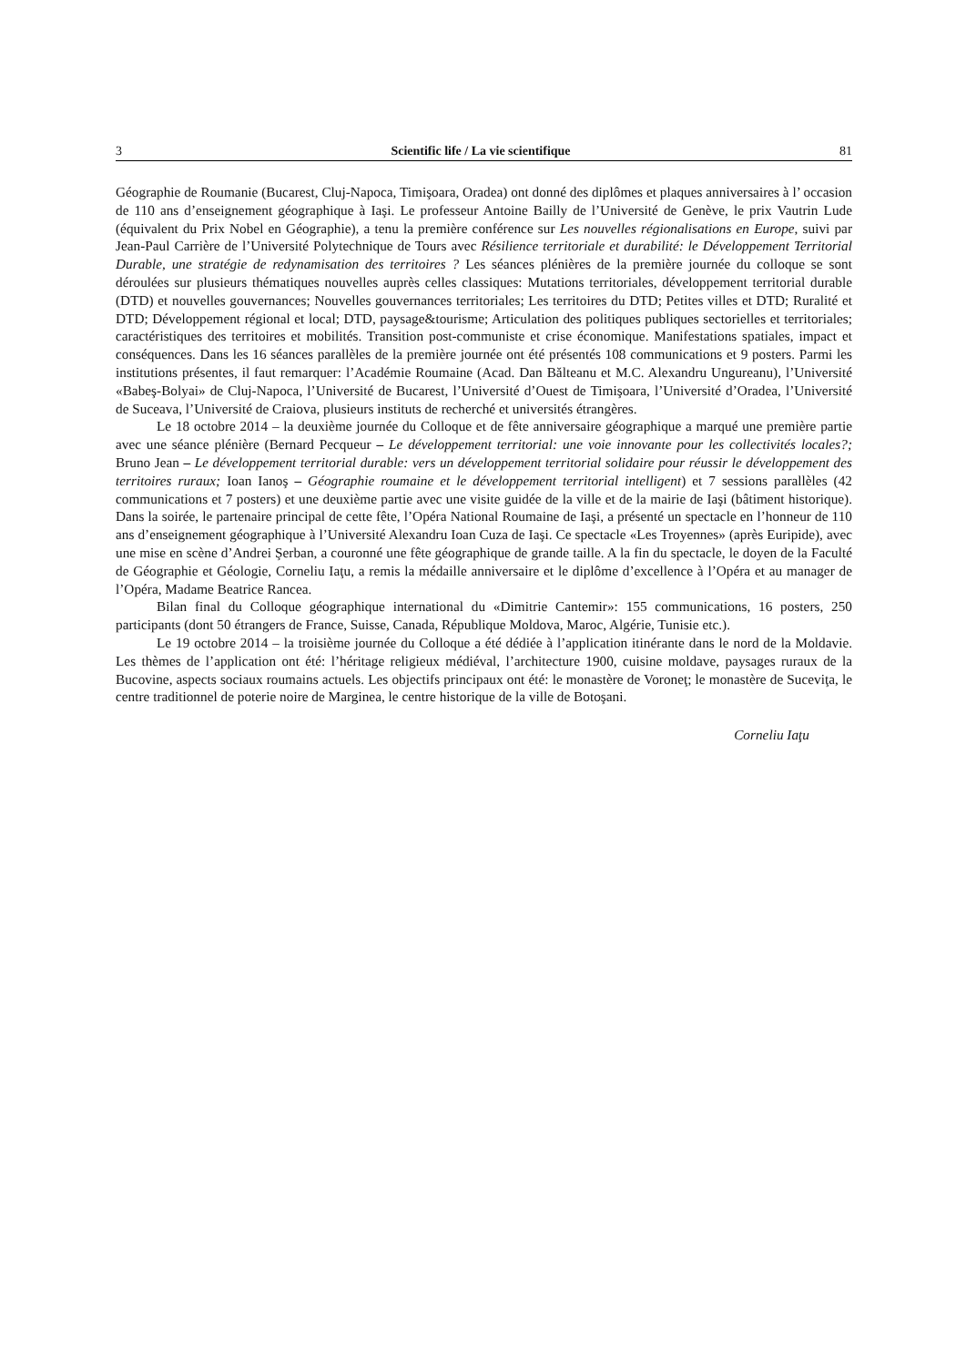3 Scientific life / La vie scientifique 81
Géographie de Roumanie (Bucarest, Cluj-Napoca, Timişoara, Oradea) ont donné des diplômes et plaques anniversaires à l’ occasion de 110 ans d’enseignement géographique à Iaşi. Le professeur Antoine Bailly de l’Université de Genève, le prix Vautrin Lude (équivalent du Prix Nobel en Géographie), a tenu la première conférence sur Les nouvelles régionalisations en Europe, suivi par Jean-Paul Carrière de l’Université Polytechnique de Tours avec Résilience territoriale et durabilité: le Développement Territorial Durable, une stratégie de redynamisation des territoires ? Les séances plénières de la première journée du colloque se sont déroulées sur plusieurs thématiques nouvelles auprès celles classiques: Mutations territoriales, développement territorial durable (DTD) et nouvelles gouvernances; Nouvelles gouvernances territoriales; Les territoires du DTD; Petites villes et DTD; Ruralité et DTD; Développement régional et local; DTD, paysage&tourisme; Articulation des politiques publiques sectorielles et territoriales; caractéristiques des territoires et mobilités. Transition post-communiste et crise économique. Manifestations spatiales, impact et conséquences. Dans les 16 séances parallèles de la première journée ont été présentés 108 communications et 9 posters. Parmi les institutions présentes, il faut remarquer: l’Académie Roumaine (Acad. Dan Bălteanu et M.C. Alexandru Ungureanu), l’Université «Babeş-Bolyai» de Cluj-Napoca, l’Université de Bucarest, l’Université d’Ouest de Timişoara, l’Université d’Oradea, l’Université de Suceava, l’Université de Craiova, plusieurs instituts de recherché et universités étrangères.
Le 18 octobre 2014 – la deuxième journée du Colloque et de fête anniversaire géographique a marqué une première partie avec une séance plénière (Bernard Pecqueur – Le développement territorial: une voie innovante pour les collectivités locales?; Bruno Jean – Le développement territorial durable: vers un développement territorial solidaire pour réussir le développement des territoires ruraux; Ioan Ianoş – Géographie roumaine et le développement territorial intelligent) et 7 sessions parallèles (42 communications et 7 posters) et une deuxième partie avec une visite guidée de la ville et de la mairie de Iaşi (bâtiment historique). Dans la soirée, le partenaire principal de cette fête, l’Opéra National Roumaine de Iaşi, a présenté un spectacle en l’honneur de 110 ans d’enseignement géographique à l’Université Alexandru Ioan Cuza de Iaşi. Ce spectacle «Les Troyennes» (après Euripide), avec une mise en scène d’Andrei Şerban, a couronné une fête géographique de grande taille. A la fin du spectacle, le doyen de la Faculté de Géographie et Géologie, Corneliu Iaţu, a remis la médaille anniversaire et le diplôme d’excellence à l’Opéra et au manager de l’Opéra, Madame Beatrice Rancea.
Bilan final du Colloque géographique international du «Dimitrie Cantemir»: 155 communications, 16 posters, 250 participants (dont 50 étrangers de France, Suisse, Canada, République Moldova, Maroc, Algérie, Tunisie etc.).
Le 19 octobre 2014 – la troisième journée du Colloque a été dédiée à l’application itinérante dans le nord de la Moldavie. Les thèmes de l’application ont été: l’héritage religieux médiéval, l’architecture 1900, cuisine moldave, paysages ruraux de la Bucovine, aspects sociaux roumains actuels. Les objectifs principaux ont été: le monastère de Voroneţ; le monastère de Suceviţa, le centre traditionnel de poterie noire de Marginea, le centre historique de la ville de Botoşani.
Corneliu Iaţu